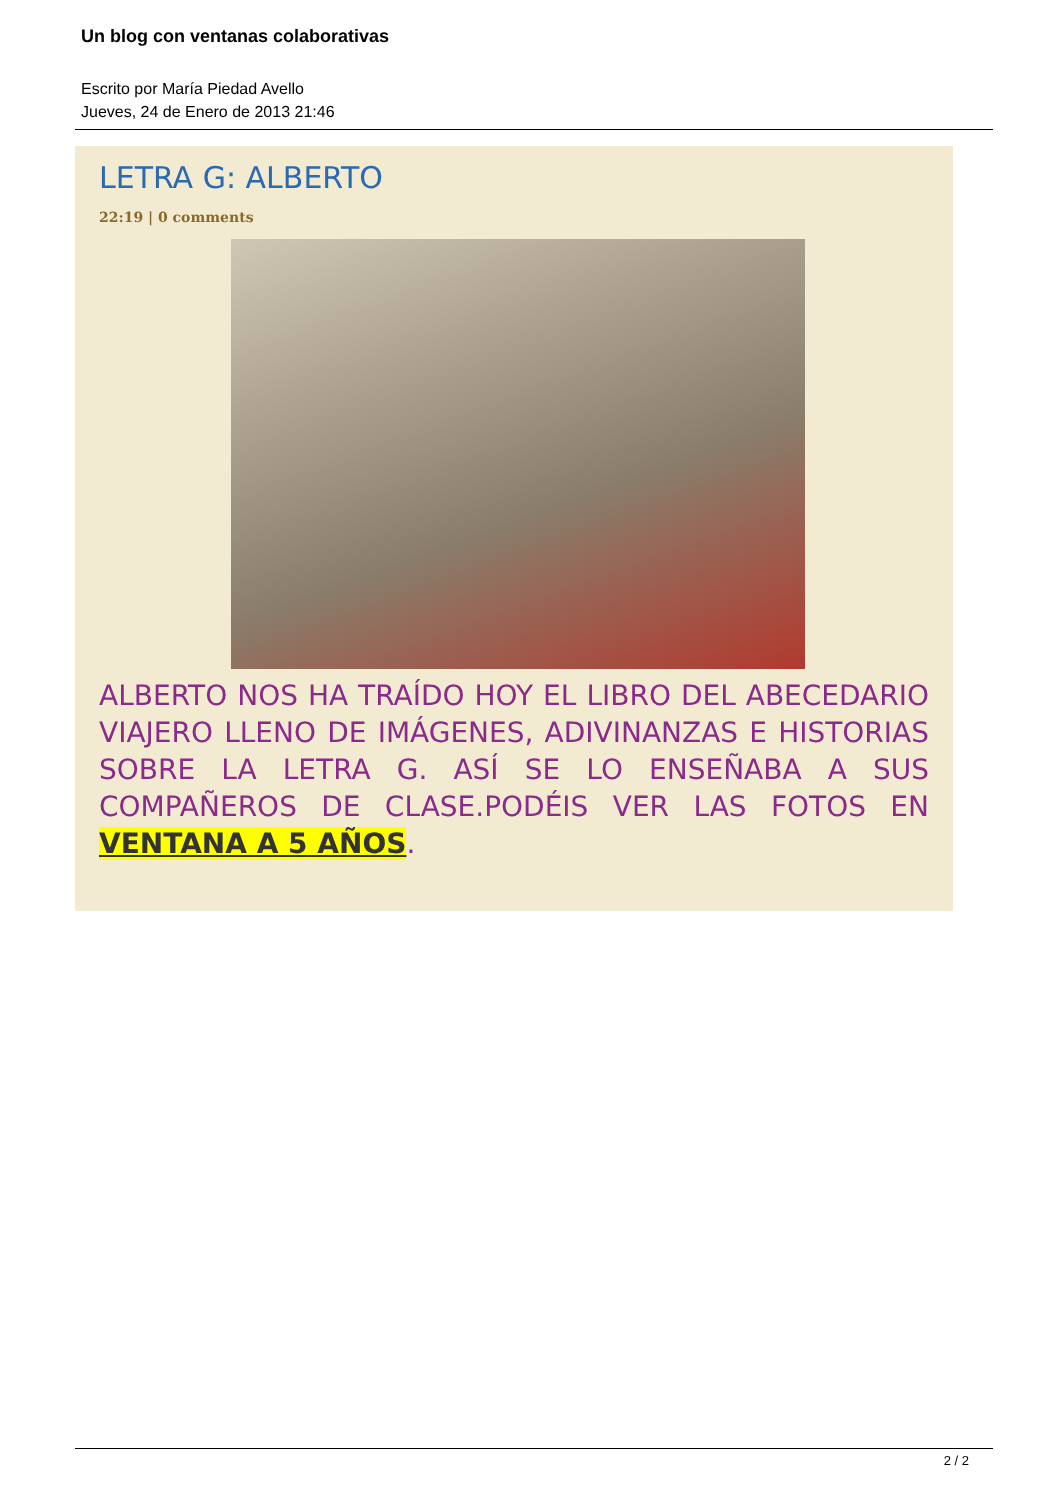Un blog con ventanas colaborativas
Escrito por María Piedad Avello
Jueves, 24 de Enero de 2013 21:46
LETRA G: ALBERTO
22:19 | 0 comments
ALBERTO NOS HA TRAÍDO HOY EL LIBRO DEL ABECEDARIO VIAJERO LLENO DE IMÁGENES, ADIVINANZAS E HISTORIAS SOBRE LA LETRA G. ASÍ SE LO ENSEÑABA A SUS COMPAÑEROS DE CLASE.PODÉIS VER LAS FOTOS EN VENTANA A 5 AÑOS.
2 / 2